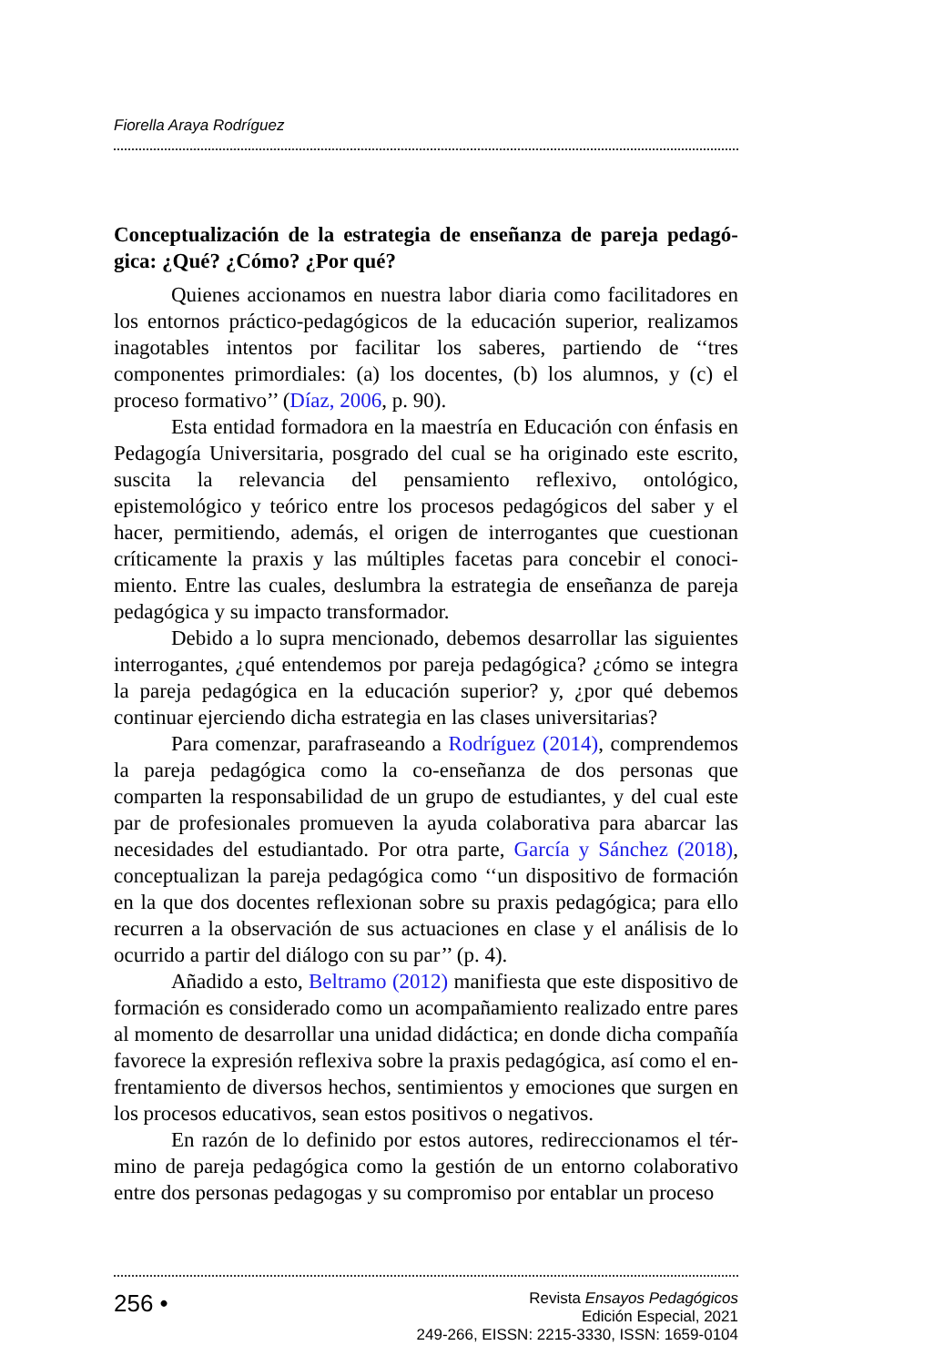Fiorella Araya Rodríguez
Conceptualización de la estrategia de enseñanza de pareja pedagó­gica: ¿Qué? ¿Cómo? ¿Por qué?
Quienes accionamos en nuestra labor diaria como facilitadores en los entornos práctico-pedagógicos de la educación superior, reali­zamos inagotables intentos por facilitar los saberes, partiendo de ‘‘tres componentes primordiales: (a) los docentes, (b) los alumnos, y (c) el proceso formativo’’ (Díaz, 2006, p. 90).
Esta entidad formadora en la maestría en Educación con énfa­sis en Pedagogía Universitaria, posgrado del cual se ha originado este escrito, suscita la relevancia del pensamiento reflexivo, ontológico, epistemológico y teórico entre los procesos pedagógicos del saber y el hacer, permitiendo, además, el origen de interrogantes que cuestionan críticamente la praxis y las múltiples facetas para concebir el conoci­miento. Entre las cuales, deslumbra la estrategia de enseñanza de pareja pedagógica y su impacto transformador.
Debido a lo supra mencionado, debemos desarrollar las siguien­tes interrogantes, ¿qué entendemos por pareja pedagógica? ¿cómo se integra la pareja pedagógica en la educación superior? y, ¿por qué debe­mos continuar ejerciendo dicha estrategia en las clases universitarias?
Para comenzar, parafraseando a Rodríguez (2014), comprende­mos la pareja pedagógica como la co-enseñanza de dos personas que comparten la responsabilidad de un grupo de estudiantes, y del cual este par de profesionales promueven la ayuda colaborativa para abar­car las necesidades del estudiantado. Por otra parte, García y Sánchez (2018), conceptualizan la pareja pedagógica como ‘‘un dispositivo de formación en la que dos docentes reflexionan sobre su praxis pedagógi­ca; para ello recurren a la observación de sus actuaciones en clase y el análisis de lo ocurrido a partir del diálogo con su par’’ (p. 4).
Añadido a esto, Beltramo (2012) manifiesta que este dispositivo de formación es considerado como un acompañamiento realizado entre pares al momento de desarrollar una unidad didáctica; en donde dicha compañía favorece la expresión reflexiva sobre la praxis pedagógica, así como el en­frentamiento de diversos hechos, sentimientos y emociones que surgen en los procesos educativos, sean estos positivos o negativos.
En razón de lo definido por estos autores, redireccionamos el tér­mino de pareja pedagógica como la gestión de un entorno colaborativo entre dos personas pedagogas y su compromiso por entablar un proceso
256 •
Revista Ensayos Pedagógicos
Edición Especial, 2021
249-266, EISSN: 2215-3330, ISSN: 1659-0104